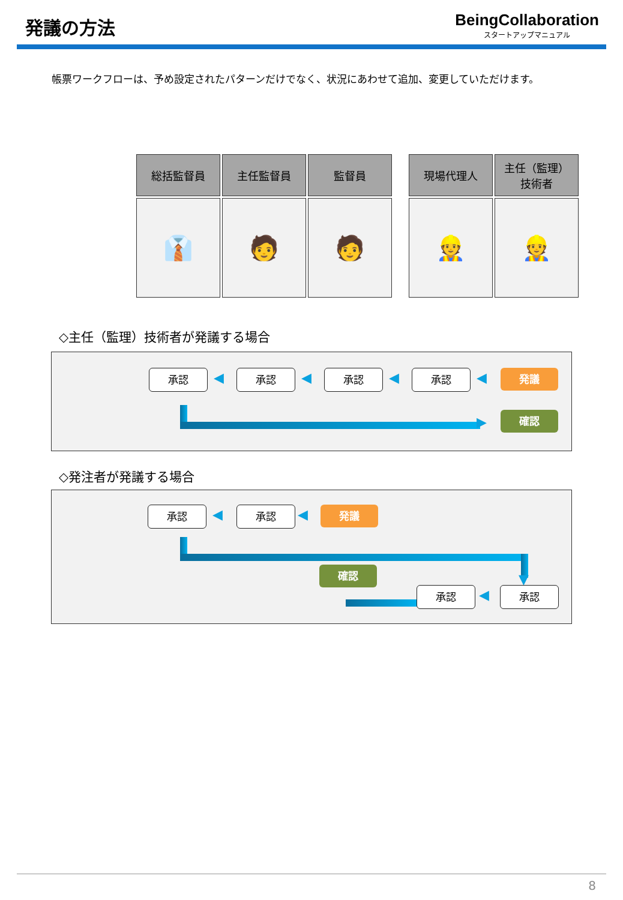発議の方法
BeingCollaboration
スタートアップマニュアル
帳票ワークフローは、予め設定されたパターンだけでなく、状況にあわせて追加、変更していただけます。
| 総括監督員 | 主任監督員 | 監督員 |
| --- | --- | --- |
| 👔 | 🧑 | 🧑 |
| 現場代理人 | 主任（監理） 技術者 |
| --- | --- |
| 👷 | 👷 |
◇主任（監理）技術者が発議する場合
承認 ◀ 承認 ◀ 承認 ◀ 承認 ◀ 発議
▶ 確認
◇発注者が発議する場合
承認 ◀ 承認 ◀ 発議
▼
確認
承認 ◀ 承認
8